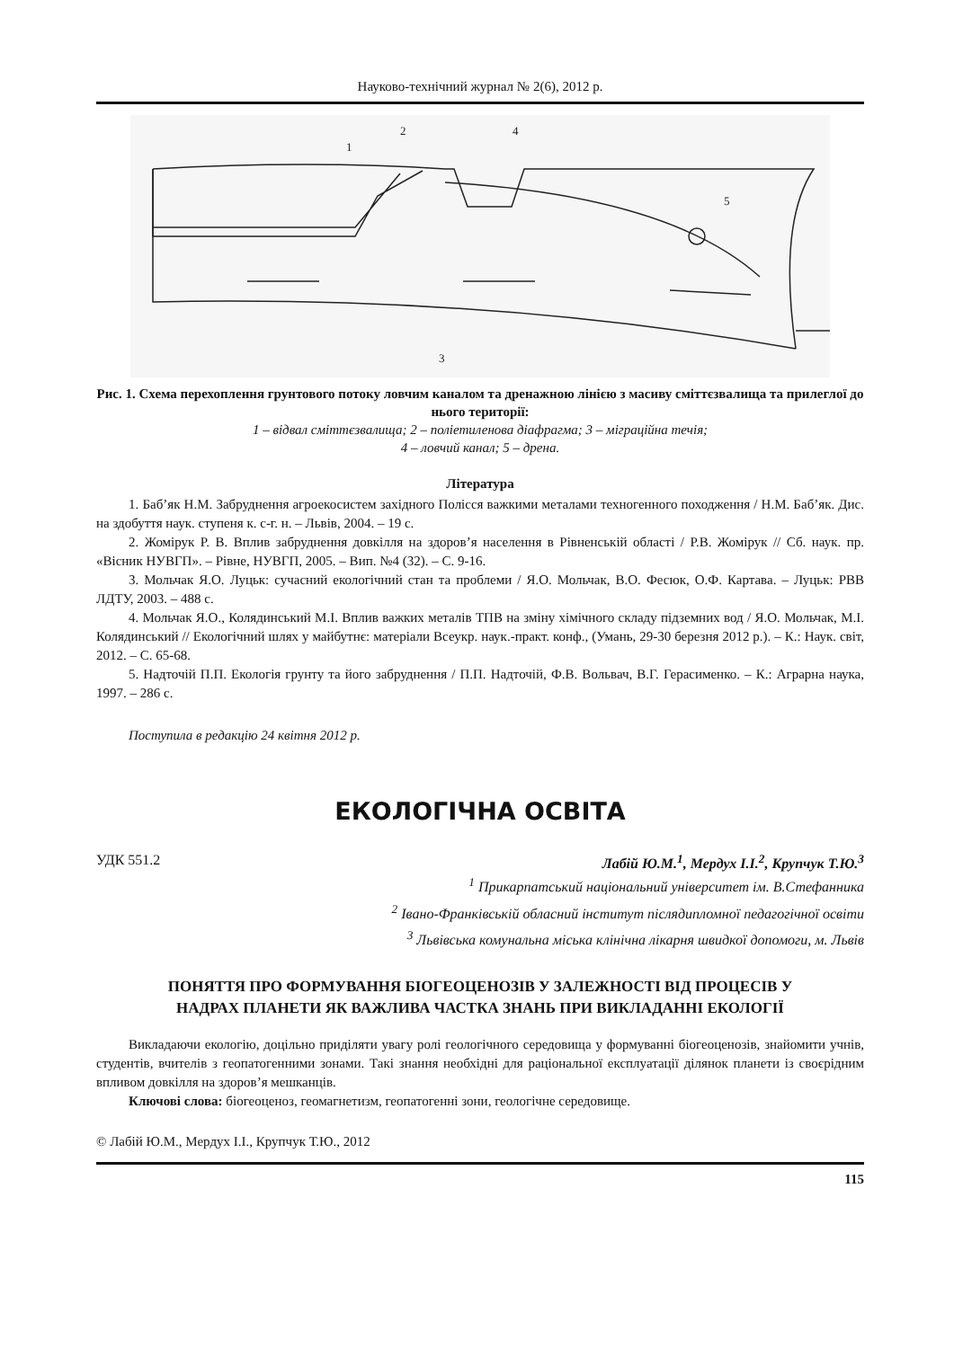Науково-технічний журнал № 2(6), 2012 р.
1
2
4
5
3
Рис. 1. Схема перехоплення грунтового потоку ловчим каналом та дренажною лінією з масиву сміттєзвалища та прилеглої до нього території:
1 – відвал сміттєзвалища; 2 – поліетиленова діафрагма; 3 – міграційна течія;
4 – ловчий канал; 5 – дрена.
Література
1. Баб’як Н.М. Забруднення агроекосистем західного Полісся важкими металами техногенного походження / Н.М. Баб’як. Дис. на здобуття наук. ступеня к. с-г. н. – Львів, 2004. – 19 с.
2. Жомірук Р. В. Вплив забруднення довкілля на здоров’я населення в Рівненській області / Р.В. Жомірук // Сб. наук. пр. «Вісник НУВГП». – Рівне, НУВГП, 2005. – Вип. №4 (32). – С. 9-16.
3. Мольчак Я.О. Луцьк: сучасний екологічний стан та проблеми / Я.О. Мольчак, В.О. Фесюк, О.Ф. Картава. – Луцьк: РВВ ЛДТУ, 2003. – 488 с.
4. Мольчак Я.О., Колядинський М.І. Вплив важких металів ТПВ на зміну хімічного складу підземних вод / Я.О. Мольчак, М.І. Колядинський // Екологічний шлях у майбутнє: матеріали Всеукр. наук.-практ. конф., (Умань, 29-30 березня 2012 р.). – К.: Наук. світ, 2012. – С. 65-68.
5. Надточій П.П. Екологія грунту та його забруднення / П.П. Надточій, Ф.В. Вольвач, В.Г. Герасименко. – К.: Аграрна наука, 1997. – 286 с.
Поступила в редакцію 24 квітня 2012 р.
ЕКОЛОГІЧНА ОСВІТА
УДК 551.2 Лабій Ю.М.<sup>1</sup>, Мердух І.І.<sup>2</sup>, Крупчук Т.Ю.<sup>3</sup>
<sup>1</sup> Прикарпатський національний університет ім. В.Стефанника
<sup>2</sup> Івано-Франківській обласний інститут післядипломної педагогічної освіти
<sup>3</sup> Львівська комунальна міська клінічна лікарня швидкої допомоги, м. Львів
ПОНЯТТЯ ПРО ФОРМУВАННЯ БІОГЕОЦЕНОЗІВ У ЗАЛЕЖНОСТІ ВІД ПРОЦЕСІВ У НАДРАХ ПЛАНЕТИ ЯК ВАЖЛИВА ЧАСТКА ЗНАНЬ ПРИ ВИКЛАДАННІ ЕКОЛОГІЇ
Викладаючи екологію, доцільно приділяти увагу ролі геологічного середовища у формуванні біогеоценозів, знайомити учнів, студентів, вчителів з геопатогенними зонами. Такі знання необхідні для раціональної експлуатації ділянок планети із своєрідним впливом довкілля на здоров’я мешканців.
Ключові слова: біогеоценоз, геомагнетизм, геопатогенні зони, геологічне середовище.
© Лабій Ю.М., Мердух І.І., Крупчук Т.Ю., 2012
115